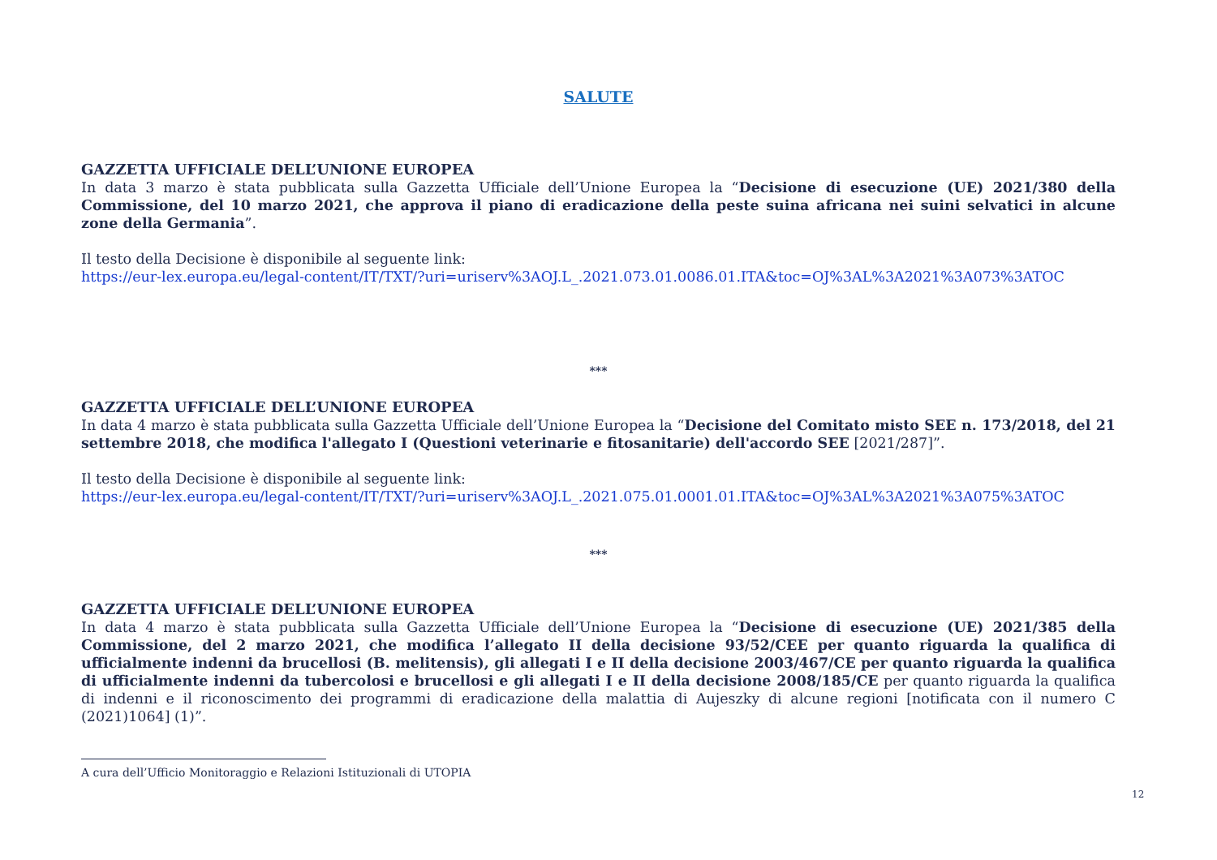SALUTE
GAZZETTA UFFICIALE DELL’UNIONE EUROPEA
In data 3 marzo è stata pubblicata sulla Gazzetta Ufficiale dell’Unione Europea la “Decisione di esecuzione (UE) 2021/380 della Commissione, del 10 marzo 2021, che approva il piano di eradicazione della peste suina africana nei suini selvatici in alcune zone della Germania”.
Il testo della Decisione è disponibile al seguente link:
https://eur-lex.europa.eu/legal-content/IT/TXT/?uri=uriserv%3AOJ.L_.2021.073.01.0086.01.ITA&toc=OJ%3AL%3A2021%3A073%3ATOC
***
GAZZETTA UFFICIALE DELL’UNIONE EUROPEA
In data 4 marzo è stata pubblicata sulla Gazzetta Ufficiale dell’Unione Europea la “Decisione del Comitato misto SEE n. 173/2018, del 21 settembre 2018, che modifica l'allegato I (Questioni veterinarie e fitosanitarie) dell'accordo SEE [2021/287]”.
Il testo della Decisione è disponibile al seguente link:
https://eur-lex.europa.eu/legal-content/IT/TXT/?uri=uriserv%3AOJ.L_.2021.075.01.0001.01.ITA&toc=OJ%3AL%3A2021%3A075%3ATOC
***
GAZZETTA UFFICIALE DELL’UNIONE EUROPEA
In data 4 marzo è stata pubblicata sulla Gazzetta Ufficiale dell’Unione Europea la “Decisione di esecuzione (UE) 2021/385 della Commissione, del 2 marzo 2021, che modifica l’allegato II della decisione 93/52/CEE per quanto riguarda la qualifica di ufficialmente indenni da brucellosi (B. melitensis), gli allegati I e II della decisione 2003/467/CE per quanto riguarda la qualifica di ufficialmente indenni da tubercolosi e brucellosi e gli allegati I e II della decisione 2008/185/CE per quanto riguarda la qualifica di indenni e il riconoscimento dei programmi di eradicazione della malattia di Aujeszky di alcune regioni [notificata con il numero C (2021)1064] (1)”.
A cura dell’Ufficio Monitoraggio e Relazioni Istituzionali di UTOPIA
12